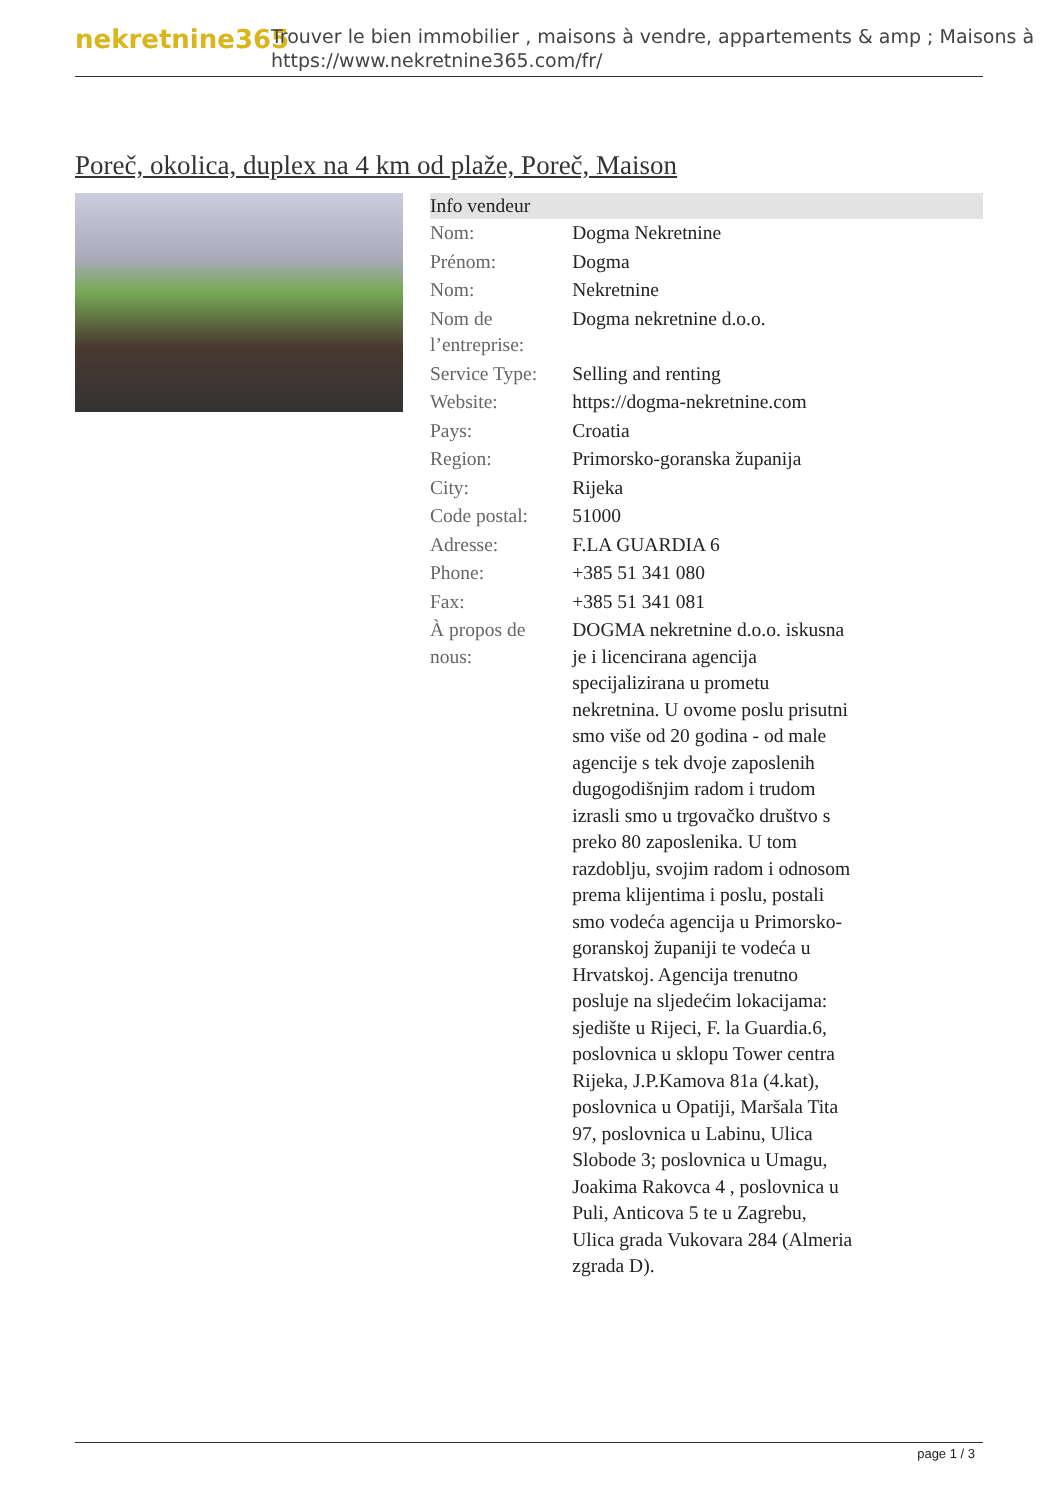nekretnine365
Trouver le bien immobilier , maisons à vendre, appartements & amp ; Maisons à
https://www.nekretnine365.com/fr/
Poreč, okolica, duplex na 4 km od plaže, Poreč, Maison
| Info vendeur | |
| --- | --- |
| Nom: | Dogma Nekretnine |
| Prénom: | Dogma |
| Nom: | Nekretnine |
| Nom de l’entreprise: | Dogma nekretnine d.o.o. |
| Service Type: | Selling and renting |
| Website: | https://dogma-nekretnine.com |
| Pays: | Croatia |
| Region: | Primorsko-goranska županija |
| City: | Rijeka |
| Code postal: | 51000 |
| Adresse: | F.LA GUARDIA 6 |
| Phone: | +385 51 341 080 |
| Fax: | +385 51 341 081 |
| À propos de nous: | DOGMA nekretnine d.o.o. iskusna je i licencirana agencija specijalizirana u prometu nekretnina. U ovome poslu prisutni smo više od 20 godina - od male agencije s tek dvoje zaposlenih dugogodišnjim radom i trudom izrasli smo u trgovačko društvo s preko 80 zaposlenika. U tom razdoblju, svojim radom i odnosom prema klijentima i poslu, postali smo vodeća agencija u Primorsko-goranskoj županiji te vodeća u Hrvatskoj. Agencija trenutno posluje na sljedećim lokacijama: sjedište u Rijeci, F. la Guardia.6, poslovnica u sklopu Tower centra Rijeka, J.P.Kamova 81a (4.kat), poslovnica u Opatiji, Maršala Tita 97, poslovnica u Labinu, Ulica Slobode 3; poslovnica u Umagu, Joakima Rakovca 4 , poslovnica u Puli, Anticova 5 te u Zagrebu, Ulica grada Vukovara 284 (Almeria zgrada D). |
page 1 / 3